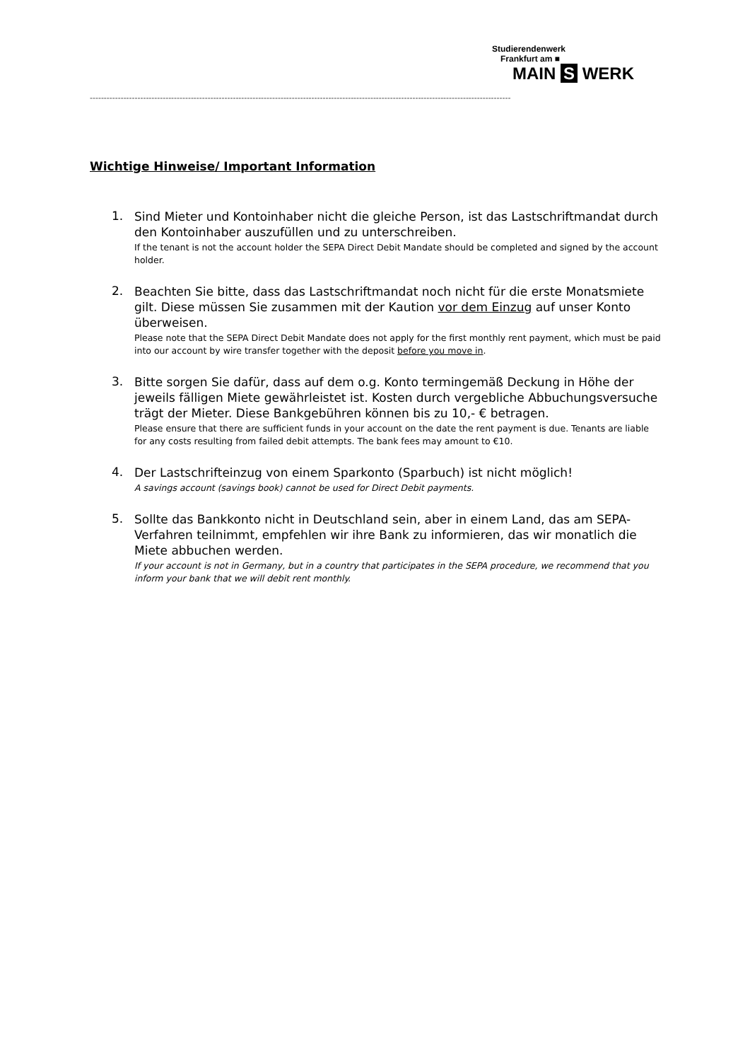Studierendenwerk
Frankfurt am ■
MAIN S WERK
------------------------------------------------------------------------------------------------------------------------------------------------------
Wichtige Hinweise/ Important Information
1.
Sind Mieter und Kontoinhaber nicht die gleiche Person, ist das Lastschriftmandat durch den Kontoinhaber auszufüllen und zu unterschreiben.
If the tenant is not the account holder the SEPA Direct Debit Mandate should be completed and signed by the account holder.
2.
Beachten Sie bitte, dass das Lastschriftmandat noch nicht für die erste Monatsmiete gilt. Diese müssen Sie zusammen mit der Kaution vor dem Einzug auf unser Konto überweisen.
Please note that the SEPA Direct Debit Mandate does not apply for the first monthly rent payment, which must be paid into our account by wire transfer together with the deposit before you move in.
3.
Bitte sorgen Sie dafür, dass auf dem o.g. Konto termingemäß Deckung in Höhe der jeweils fälligen Miete gewährleistet ist. Kosten durch vergebliche Abbuchungs­versuche trägt der Mieter. Diese Bankgebühren können bis zu 10,- € betragen.
Please ensure that there are sufficient funds in your account on the date the rent payment is due. Tenants are liable for any costs resulting from failed debit attempts. The bank fees may amount to €10.
4.
Der Lastschrifteinzug von einem Sparkonto (Sparbuch) ist nicht möglich!
A savings account (savings book) cannot be used for Direct Debit payments.
5.
Sollte das Bankkonto nicht in Deutschland sein, aber in einem Land, das am SEPA-Verfahren teilnimmt, empfehlen wir ihre Bank zu informieren, das wir monatlich die Miete abbuchen werden.
If your account is not in Germany, but in a country that participates in the SEPA procedure, we recommend that you inform your bank that we will debit rent monthly.